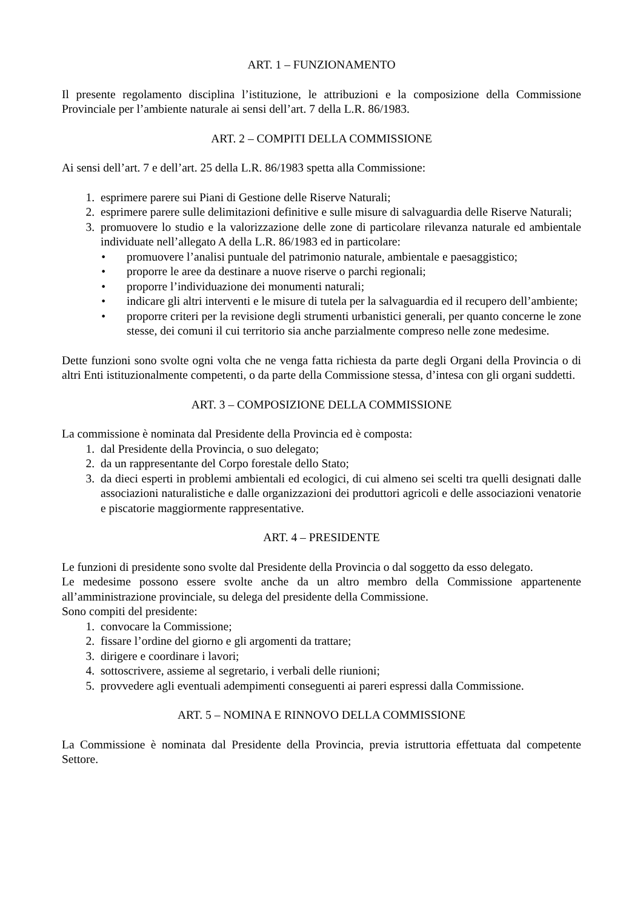ART. 1 – FUNZIONAMENTO
Il presente regolamento disciplina l’istituzione, le attribuzioni e la composizione della Commissione Provinciale per l’ambiente naturale ai sensi dell’art. 7 della L.R. 86/1983.
ART. 2 – COMPITI DELLA COMMISSIONE
Ai sensi dell’art. 7 e dell’art. 25 della L.R. 86/1983 spetta alla Commissione:
1. esprimere parere sui Piani di Gestione delle Riserve Naturali;
2. esprimere parere sulle delimitazioni definitive e sulle misure di salvaguardia delle Riserve Naturali;
3. promuovere lo studio e la valorizzazione delle zone di particolare rilevanza naturale ed ambientale individuate nell’allegato A della L.R. 86/1983 ed in particolare:
• promuovere l’analisi puntuale del patrimonio naturale, ambientale e paesaggistico;
• proporre le aree da destinare a nuove riserve o parchi regionali;
• proporre l’individuazione dei monumenti naturali;
• indicare gli altri interventi e le misure di tutela per la salvaguardia ed il recupero dell’ambiente;
• proporre criteri per la revisione degli strumenti urbanistici generali, per quanto concerne le zone stesse, dei comuni il cui territorio sia anche parzialmente compreso nelle zone medesime.
Dette funzioni sono svolte ogni volta che ne venga fatta richiesta da parte degli Organi della Provincia o di altri Enti istituzionalmente competenti, o da parte della Commissione stessa, d’intesa con gli organi suddetti.
ART. 3 – COMPOSIZIONE DELLA COMMISSIONE
La commissione è nominata dal Presidente della Provincia ed è composta:
1. dal Presidente della Provincia, o suo delegato;
2. da un rappresentante del Corpo forestale dello Stato;
3. da dieci esperti in problemi ambientali ed ecologici, di cui almeno sei scelti tra quelli designati dalle associazioni naturalistiche e dalle organizzazioni dei produttori agricoli e delle associazioni venatorie e piscatorie maggiormente rappresentative.
ART. 4 – PRESIDENTE
Le funzioni di presidente sono svolte dal Presidente della Provincia o dal soggetto da esso delegato.
Le medesime possono essere svolte anche da un altro membro della Commissione appartenente all’amministrazione provinciale, su delega del presidente della Commissione.
Sono compiti del presidente:
1. convocare la Commissione;
2. fissare l’ordine del giorno e gli argomenti da trattare;
3. dirigere e coordinare i lavori;
4. sottoscrivere, assieme al segretario, i verbali delle riunioni;
5. provvedere agli eventuali adempimenti conseguenti ai pareri espressi dalla Commissione.
ART. 5 – NOMINA E RINNOVO DELLA COMMISSIONE
La Commissione è nominata dal Presidente della Provincia, previa istruttoria effettuata dal competente Settore.